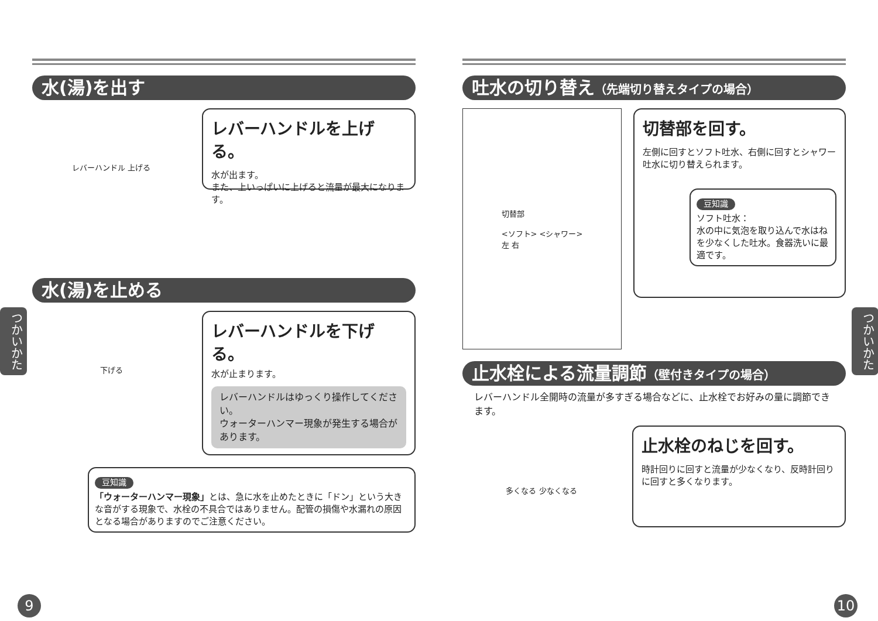水(湯)を出す
レバーハンドル 上げる
レバーハンドルを上げる。
水が出ます。
また、上いっぱいに上げると流量が最大になります。
水(湯)を止める
下げる
レバーハンドルを下げる。
水が止まります。
レバーハンドルはゆっくり操作してください。
ウォーターハンマー現象が発生する場合があります。
豆知識
「ウォーターハンマー現象」とは、急に水を止めたときに「ドン」という大きな音がする現象で、水栓の不具合ではありません。配管の損傷や水漏れの原因となる場合がありますのでご注意ください。
吐水の切り替え（先端切り替えタイプの場合）
切替部
<ソフト> <シャワー>
左 右
切替部を回す。
左側に回すとソフト吐水、右側に回すとシャワー吐水に切り替えられます。
豆知識
ソフト吐水：
水の中に気泡を取り込んで水はねを少なくした吐水。食器洗いに最適です。
止水栓による流量調節（壁付きタイプの場合）
レバーハンドル全開時の流量が多すぎる場合などに、止水栓でお好みの量に調節できます。
多くなる 少なくなる
止水栓のねじを回す。
時計回りに回すと流量が少なくなり、反時計回りに回すと多くなります。
つかいかた
つかいかた
9 10